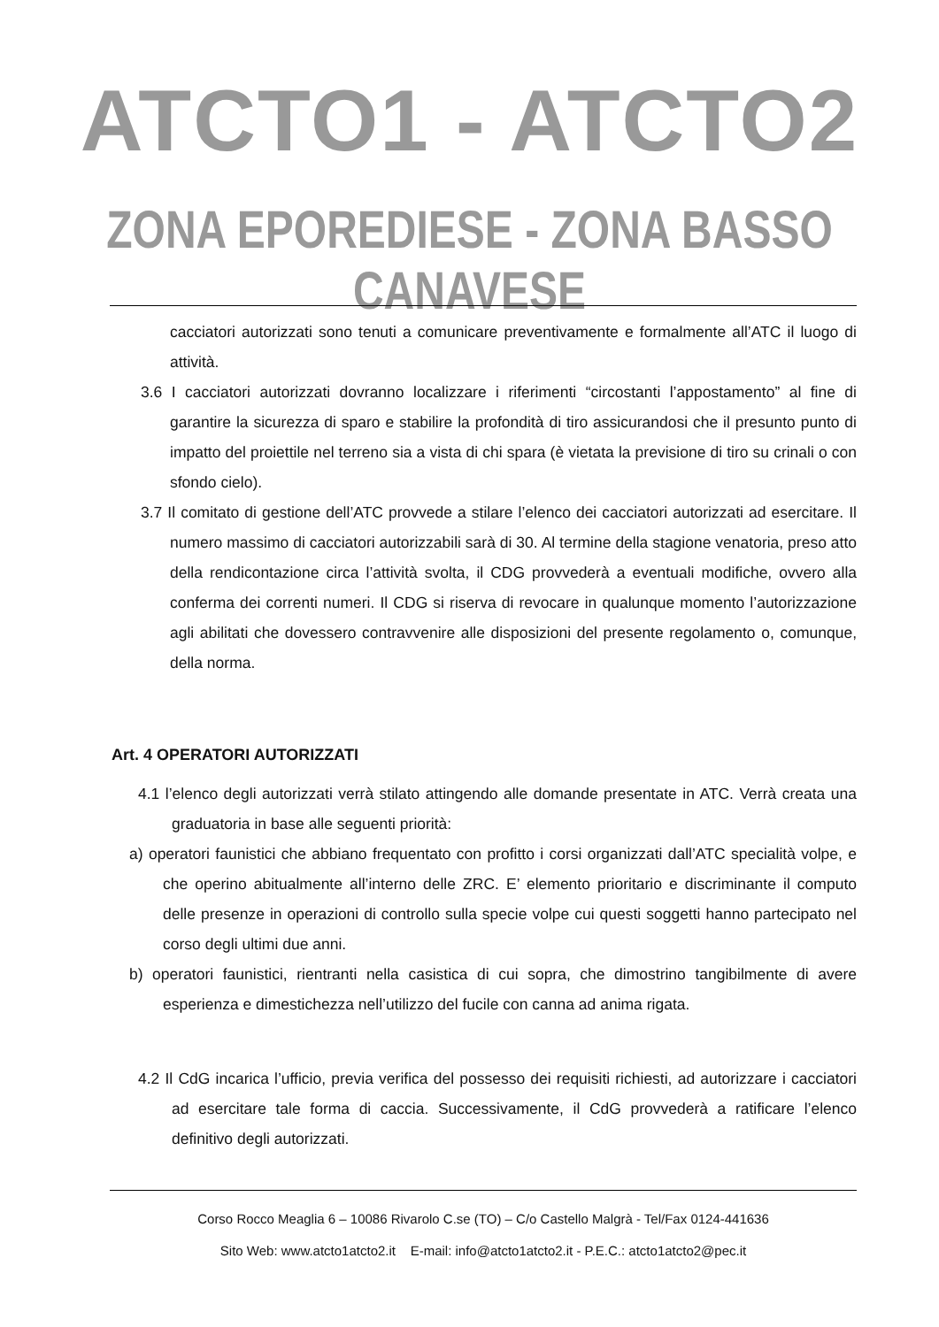ATCTO1 - ATCTO2
ZONA EPOREDIESE - ZONA BASSO CANAVESE
cacciatori autorizzati sono tenuti a comunicare preventivamente e formalmente all’ATC il luogo di attività.
3.6 I cacciatori autorizzati dovranno localizzare i riferimenti “circostanti l’appostamento” al fine di garantire la sicurezza di sparo e stabilire la profondità di tiro assicurandosi che il presunto punto di impatto del proiettile nel terreno sia a vista di chi spara (è vietata la previsione di tiro su crinali o con sfondo cielo).
3.7 Il comitato di gestione dell’ATC provvede a stilare l’elenco dei cacciatori autorizzati ad esercitare. Il numero massimo di cacciatori autorizzabili sarà di 30. Al termine della stagione venatoria, preso atto della rendicontazione circa l’attività svolta, il CDG provvederà a eventuali modifiche, ovvero alla conferma dei correnti numeri. Il CDG si riserva di revocare in qualunque momento l’autorizzazione agli abilitati che dovessero contravvenire alle disposizioni del presente regolamento o, comunque, della norma.
Art. 4 OPERATORI AUTORIZZATI
4.1 l’elenco degli autorizzati verrà stilato attingendo alle domande presentate in ATC. Verrà creata una graduatoria in base alle seguenti priorità:
a) operatori faunistici che abbiano frequentato con profitto i corsi organizzati dall’ATC specialità volpe, e che operino abitualmente all’interno delle ZRC. E’ elemento prioritario e discriminante il computo delle presenze in operazioni di controllo sulla specie volpe cui questi soggetti hanno partecipato nel corso degli ultimi due anni.
b) operatori faunistici, rientranti nella casistica di cui sopra, che dimostrino tangibilmente di avere esperienza e dimestichezza nell’utilizzo del fucile con canna ad anima rigata.
4.2 Il CdG incarica l’ufficio, previa verifica del possesso dei requisiti richiesti, ad autorizzare i cacciatori ad esercitare tale forma di caccia. Successivamente, il CdG provvederà a ratificare l’elenco definitivo degli autorizzati.
Corso Rocco Meaglia 6 – 10086 Rivarolo C.se (TO) – C/o Castello Malgrà - Tel/Fax 0124-441636
Sito Web: www.atcto1atcto2.it E-mail: info@atcto1atcto2.it - P.E.C.: atcto1atcto2@pec.it